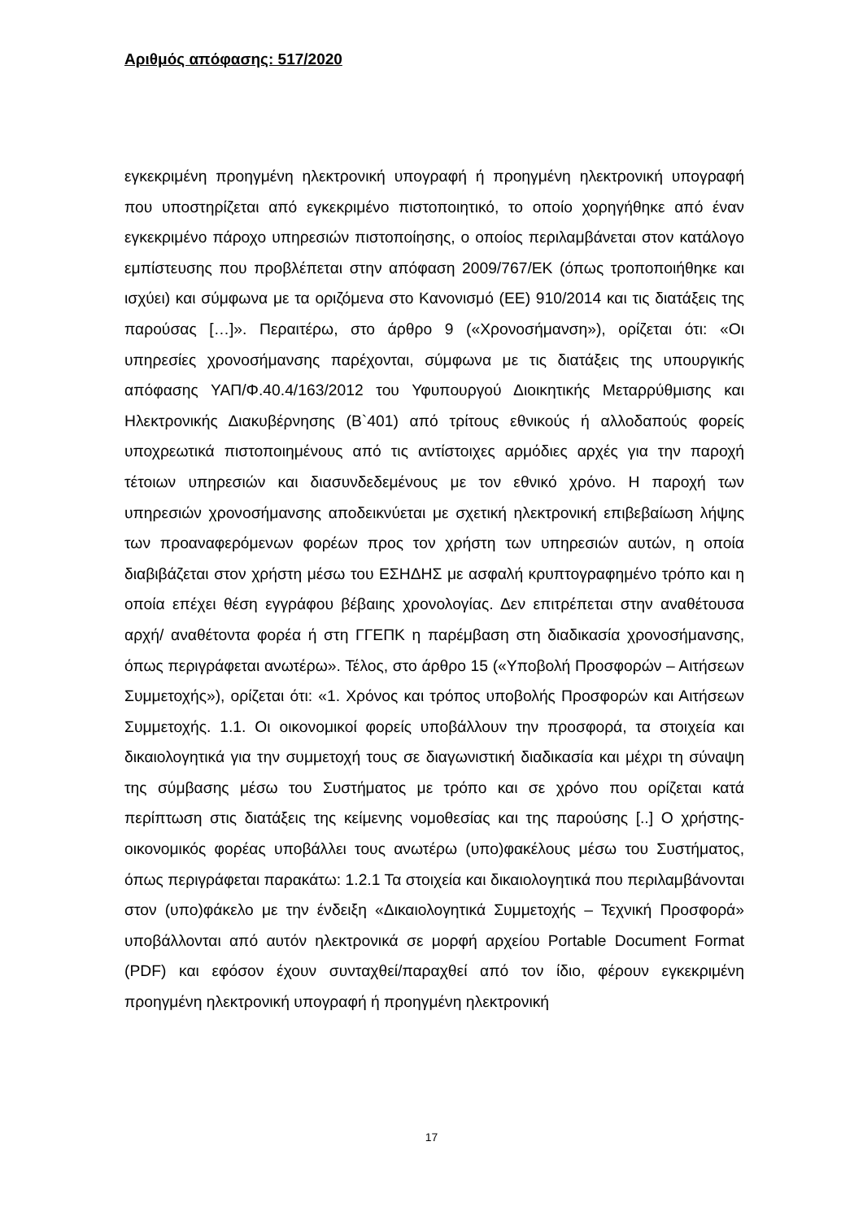Αριθμός απόφασης: 517/2020
εγκεκριμένη προηγμένη ηλεκτρονική υπογραφή ή προηγμένη ηλεκτρονική υπογραφή που υποστηρίζεται από εγκεκριμένο πιστοποιητικό, το οποίο χορηγήθηκε από έναν εγκεκριμένο πάροχο υπηρεσιών πιστοποίησης, ο οποίος περιλαμβάνεται στον κατάλογο εμπίστευσης που προβλέπεται στην απόφαση 2009/767/ΕΚ (όπως τροποποιήθηκε και ισχύει) και σύμφωνα με τα οριζόμενα στο Κανονισμό (ΕΕ) 910/2014 και τις διατάξεις της παρούσας […]». Περαιτέρω, στο άρθρο 9 («Χρονοσήμανση»), ορίζεται ότι: «Οι υπηρεσίες χρονοσήμανσης παρέχονται, σύμφωνα με τις διατάξεις της υπουργικής απόφασης ΥΑΠ/Φ.40.4/163/2012 του Υφυπουργού Διοικητικής Μεταρρύθμισης και Ηλεκτρονικής Διακυβέρνησης (Β`401) από τρίτους εθνικούς ή αλλοδαπούς φορείς υποχρεωτικά πιστοποιημένους από τις αντίστοιχες αρμόδιες αρχές για την παροχή τέτοιων υπηρεσιών και διασυνδεδεμένους με τον εθνικό χρόνο. Η παροχή των υπηρεσιών χρονοσήμανσης αποδεικνύεται με σχετική ηλεκτρονική επιβεβαίωση λήψης των προαναφερόμενων φορέων προς τον χρήστη των υπηρεσιών αυτών, η οποία διαβιβάζεται στον χρήστη μέσω του ΕΣΗΔΗΣ με ασφαλή κρυπτογραφημένο τρόπο και η οποία επέχει θέση εγγράφου βέβαιης χρονολογίας. Δεν επιτρέπεται στην αναθέτουσα αρχή/ αναθέτοντα φορέα ή στη ΓΓΕΠΚ η παρέμβαση στη διαδικασία χρονοσήμανσης, όπως περιγράφεται ανωτέρω». Τέλος, στο άρθρο 15 («Υποβολή Προσφορών – Αιτήσεων Συμμετοχής»), ορίζεται ότι: «1. Χρόνος και τρόπος υποβολής Προσφορών και Αιτήσεων Συμμετοχής. 1.1. Οι οικονομικοί φορείς υποβάλλουν την προσφορά, τα στοιχεία και δικαιολογητικά για την συμμετοχή τους σε διαγωνιστική διαδικασία και μέχρι τη σύναψη της σύμβασης μέσω του Συστήματος με τρόπο και σε χρόνο που ορίζεται κατά περίπτωση στις διατάξεις της κείμενης νομοθεσίας και της παρούσης [..] Ο χρήστης- οικονομικός φορέας υποβάλλει τους ανωτέρω (υπο)φακέλους μέσω του Συστήματος, όπως περιγράφεται παρακάτω: 1.2.1 Τα στοιχεία και δικαιολογητικά που περιλαμβάνονται στον (υπο)φάκελο με την ένδειξη «Δικαιολογητικά Συμμετοχής – Τεχνική Προσφορά» υποβάλλονται από αυτόν ηλεκτρονικά σε μορφή αρχείου Portable Document Format (PDF) και εφόσον έχουν συνταχθεί/παραχθεί από τον ίδιο, φέρουν εγκεκριμένη προηγμένη ηλεκτρονική υπογραφή ή προηγμένη ηλεκτρονική
17